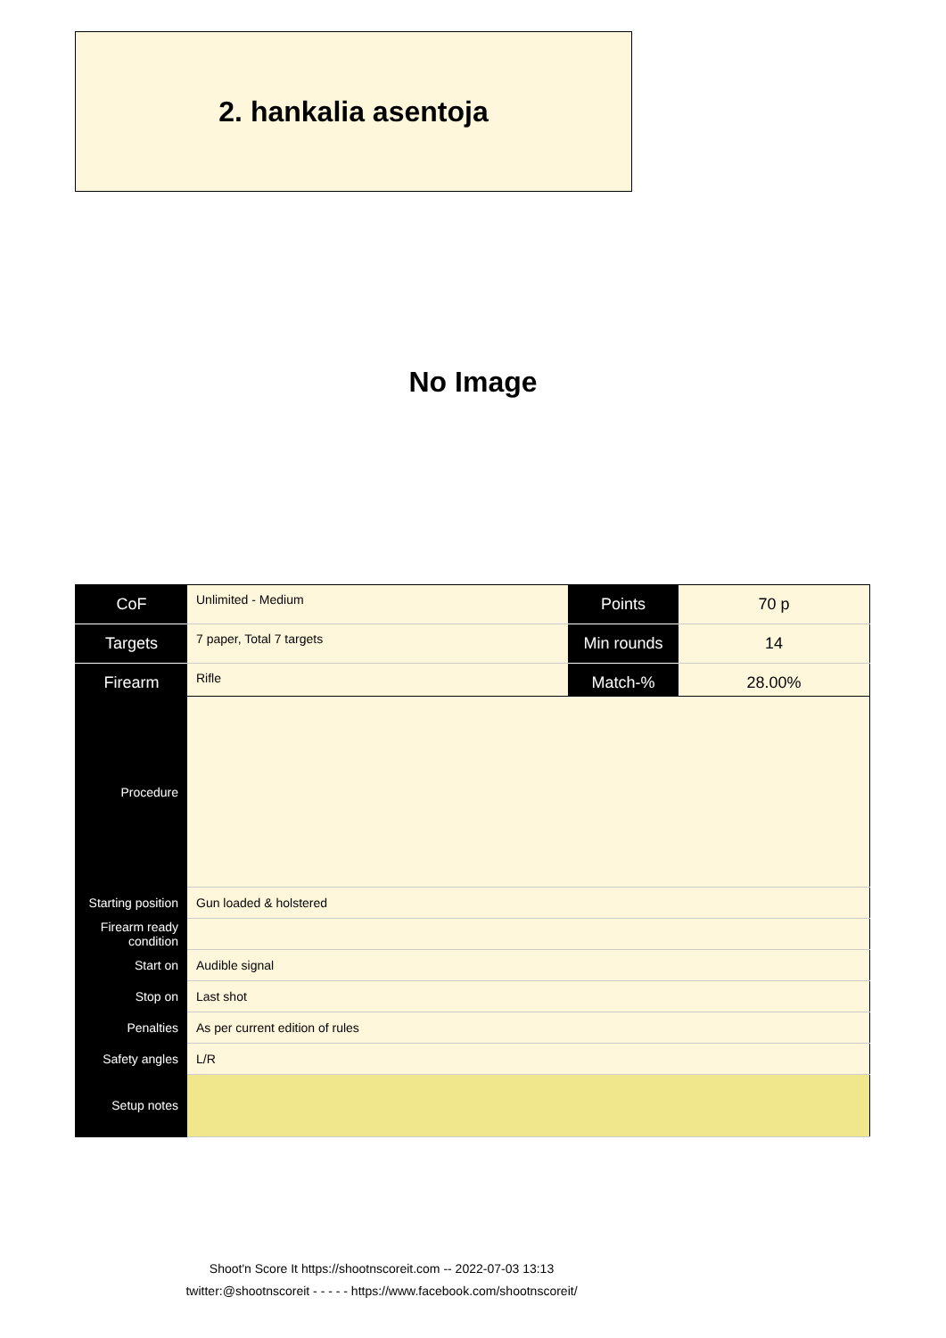2. hankalia asentoja
No Image
| CoF | Unlimited - Medium | Points | 70 p |
| Targets | 7 paper, Total 7 targets | Min rounds | 14 |
| Firearm | Rifle | Match-% | 28.00% |
| Procedure | |
| Starting position | Gun loaded & holstered |
| Firearm ready condition | |
| Start on | Audible signal |
| Stop on | Last shot |
| Penalties | As per current edition of rules |
| Safety angles | L/R |
| Setup notes | |
Shoot'n Score It https://shootnscoreit.com -- 2022-07-03 13:13
twitter:@shootnscoreit - - - - - https://www.facebook.com/shootnscoreit/